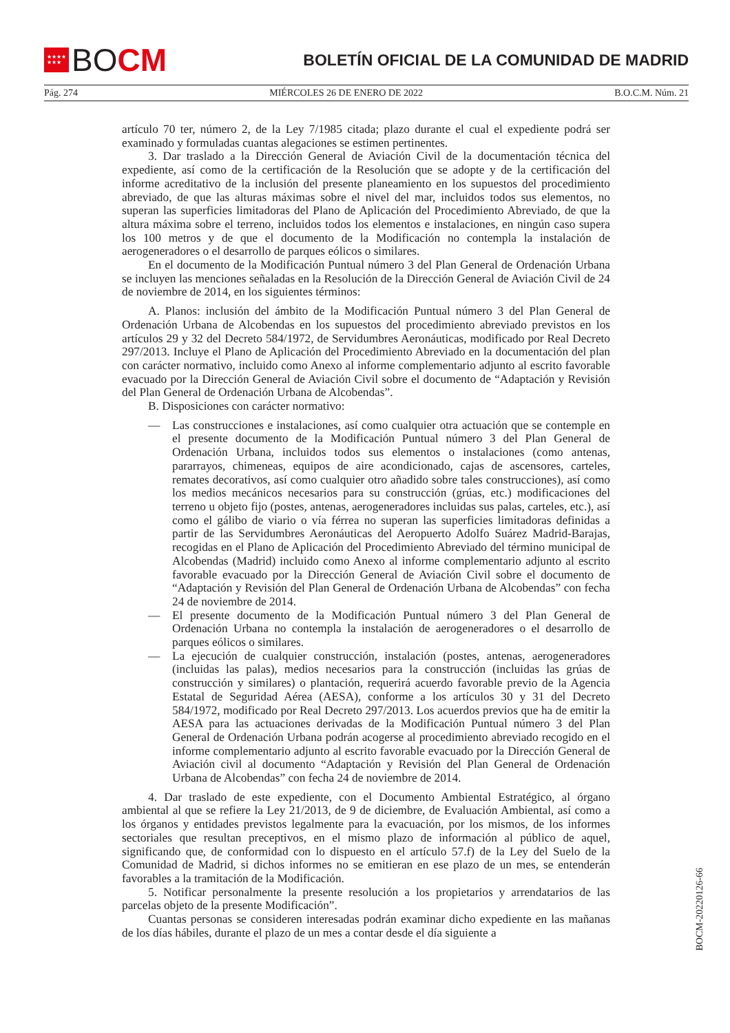★★★★
★★★
BO CM
BOLETÍN OFICIAL DE LA COMUNIDAD DE MADRID
Pág. 274 MIÉRCOLES 26 DE ENERO DE 2022 B.O.C.M. Núm. 21
artículo 70 ter, número 2, de la Ley 7/1985 citada; plazo durante el cual el expediente podrá ser examinado y formuladas cuantas alegaciones se estimen pertinentes.
3. Dar traslado a la Dirección General de Aviación Civil de la documentación técnica del expediente, así como de la certificación de la Resolución que se adopte y de la certificación del informe acreditativo de la inclusión del presente planeamiento en los supuestos del procedimiento abreviado, de que las alturas máximas sobre el nivel del mar, incluidos todos sus elementos, no superan las superficies limitadoras del Plano de Aplicación del Procedimiento Abreviado, de que la altura máxima sobre el terreno, incluidos todos los elementos e instalaciones, en ningún caso supera los 100 metros y de que el documento de la Modificación no contempla la instalación de aerogeneradores o el desarrollo de parques eólicos o similares.
En el documento de la Modificación Puntual número 3 del Plan General de Ordenación Urbana se incluyen las menciones señaladas en la Resolución de la Dirección General de Aviación Civil de 24 de noviembre de 2014, en los siguientes términos:
A. Planos: inclusión del ámbito de la Modificación Puntual número 3 del Plan General de Ordenación Urbana de Alcobendas en los supuestos del procedimiento abreviado previstos en los artículos 29 y 32 del Decreto 584/1972, de Servidumbres Aeronáuticas, modificado por Real Decreto 297/2013. Incluye el Plano de Aplicación del Procedimiento Abreviado en la documentación del plan con carácter normativo, incluido como Anexo al informe complementario adjunto al escrito favorable evacuado por la Dirección General de Aviación Civil sobre el documento de “Adaptación y Revisión del Plan General de Ordenación Urbana de Alcobendas”.
B. Disposiciones con carácter normativo:
— Las construcciones e instalaciones, así como cualquier otra actuación que se contemple en el presente documento de la Modificación Puntual número 3 del Plan General de Ordenación Urbana, incluidos todos sus elementos o instalaciones (como antenas, pararrayos, chimeneas, equipos de aire acondicionado, cajas de ascensores, carteles, remates decorativos, así como cualquier otro añadido sobre tales construcciones), así como los medios mecánicos necesarios para su construcción (grúas, etc.) modificaciones del terreno u objeto fijo (postes, antenas, aerogeneradores incluidas sus palas, carteles, etc.), así como el gálibo de viario o vía férrea no superan las superficies limitadoras definidas a partir de las Servidumbres Aeronáuticas del Aeropuerto Adolfo Suárez Madrid-Barajas, recogidas en el Plano de Aplicación del Procedimiento Abreviado del término municipal de Alcobendas (Madrid) incluido como Anexo al informe complementario adjunto al escrito favorable evacuado por la Dirección General de Aviación Civil sobre el documento de “Adaptación y Revisión del Plan General de Ordenación Urbana de Alcobendas” con fecha 24 de noviembre de 2014.
— El presente documento de la Modificación Puntual número 3 del Plan General de Ordenación Urbana no contempla la instalación de aerogeneradores o el desarrollo de parques eólicos o similares.
— La ejecución de cualquier construcción, instalación (postes, antenas, aerogeneradores (incluidas las palas), medios necesarios para la construcción (incluidas las grúas de construcción y similares) o plantación, requerirá acuerdo favorable previo de la Agencia Estatal de Seguridad Aérea (AESA), conforme a los artículos 30 y 31 del Decreto 584/1972, modificado por Real Decreto 297/2013. Los acuerdos previos que ha de emitir la AESA para las actuaciones derivadas de la Modificación Puntual número 3 del Plan General de Ordenación Urbana podrán acogerse al procedimiento abreviado recogido en el informe complementario adjunto al escrito favorable evacuado por la Dirección General de Aviación civil al documento “Adaptación y Revisión del Plan General de Ordenación Urbana de Alcobendas” con fecha 24 de noviembre de 2014.
4. Dar traslado de este expediente, con el Documento Ambiental Estratégico, al órgano ambiental al que se refiere la Ley 21/2013, de 9 de diciembre, de Evaluación Ambiental, así como a los órganos y entidades previstos legalmente para la evacuación, por los mismos, de los informes sectoriales que resultan preceptivos, en el mismo plazo de información al público de aquel, significando que, de conformidad con lo dispuesto en el artículo 57.f) de la Ley del Suelo de la Comunidad de Madrid, si dichos informes no se emitieran en ese plazo de un mes, se entenderán favorables a la tramitación de la Modificación.
5. Notificar personalmente la presente resolución a los propietarios y arrendatarios de las parcelas objeto de la presente Modificación”.
Cuantas personas se consideren interesadas podrán examinar dicho expediente en las mañanas de los días hábiles, durante el plazo de un mes a contar desde el día siguiente a
BOCM-20220126-66